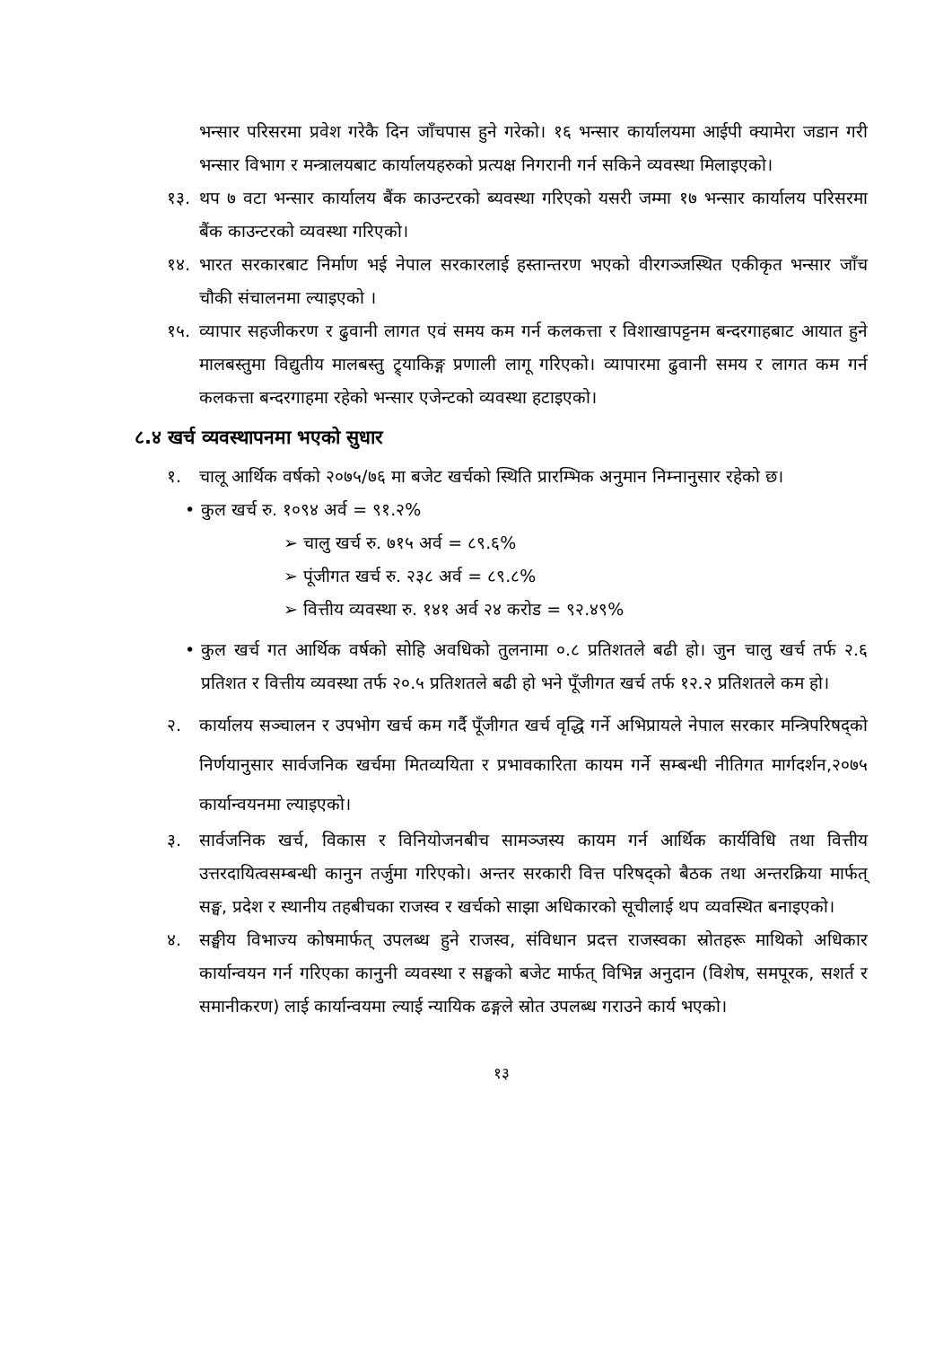भन्सार परिसरमा प्रवेश गरेकै दिन जाँचपास हुने गरेको। १६ भन्सार कार्यालयमा आईपी क्यामेरा जडान गरी भन्सार विभाग र मन्त्रालयबाट कार्यालयहरुको प्रत्यक्ष निगरानी गर्न सकिने व्यवस्था मिलाइएको।
१३. थप ७ वटा भन्सार कार्यालय बैंक काउन्टरको ब्यवस्था गरिएको यसरी जम्मा १७ भन्सार कार्यालय परिसरमा बैंक काउन्टरको व्यवस्था गरिएको।
१४. भारत सरकारबाट निर्माण भई नेपाल सरकारलाई हस्तान्तरण भएको वीरगञ्जस्थित एकीकृत भन्सार जाँच चौकी संचालनमा ल्याइएको ।
१५. व्यापार सहजीकरण र ढुवानी लागत एवं समय कम गर्न कलकत्ता र विशाखापट्टनम बन्दरगाहबाट आयात हुने मालबस्तुमा विद्युतीय मालबस्तु ट्र्याकिङ्ग प्रणाली लागू गरिएको। व्यापारमा ढुवानी समय र लागत कम गर्न कलकत्ता बन्दरगाहमा रहेको भन्सार एजेन्टको व्यवस्था हटाइएको।
८.४ खर्च व्यवस्थापनमा भएको सुधार
१. चालू आर्थिक वर्षको २०७५/७६ मा बजेट खर्चको स्थिति प्रारम्भिक अनुमान निम्नानुसार रहेको छ।
• कुल खर्च रु. १०९४ अर्व = ९१.२%
➢ चालु खर्च रु. ७१५ अर्व = ८९.६%
➢ पूंजीगत खर्च रु. २३८ अर्व = ८९.८%
➢ वित्तीय व्यवस्था रु. १४१ अर्व २४ करोड = ९२.४९%
• कुल खर्च गत आर्थिक वर्षको सोहि अवधिको तुलनामा ०.८ प्रतिशतले बढी हो। जुन चालु खर्च तर्फ २.६ प्रतिशत र वित्तीय व्यवस्था तर्फ २०.५ प्रतिशतले बढी हो भने पूँजीगत खर्च तर्फ १२.२ प्रतिशतले कम हो।
२. कार्यालय सञ्चालन र उपभोग खर्च कम गर्दै पूँजीगत खर्च वृद्धि गर्ने अभिप्रायले नेपाल सरकार मन्त्रिपरिषद्को निर्णयानुसार सार्वजनिक खर्चमा मितव्ययिता र प्रभावकारिता कायम गर्ने सम्बन्धी नीतिगत मार्गदर्शन,२०७५ कार्यान्वयनमा ल्याइएको।
३. सार्वजनिक खर्च, विकास र विनियोजनबीच सामञ्जस्य कायम गर्न आर्थिक कार्यविधि तथा वित्तीय उत्तरदायित्वसम्बन्धी कानुन तर्जुमा गरिएको। अन्तर सरकारी वित्त परिषद्को बैठक तथा अन्तरक्रिया मार्फत् सङ्घ, प्रदेश र स्थानीय तहबीचका राजस्व र खर्चको साझा अधिकारको सूचीलाई थप व्यवस्थित बनाइएको।
४. सङ्घीय विभाज्य कोषमार्फत् उपलब्ध हुने राजस्व, संविधान प्रदत्त राजस्वका स्रोतहरू माथिको अधिकार कार्यान्वयन गर्न गरिएका कानुनी व्यवस्था र सङ्घको बजेट मार्फत् विभिन्न अनुदान (विशेष, समपूरक, सशर्त र समानीकरण) लाई कार्यान्वयमा ल्याई न्यायिक ढङ्गले स्रोत उपलब्ध गराउने कार्य भएको।
१३